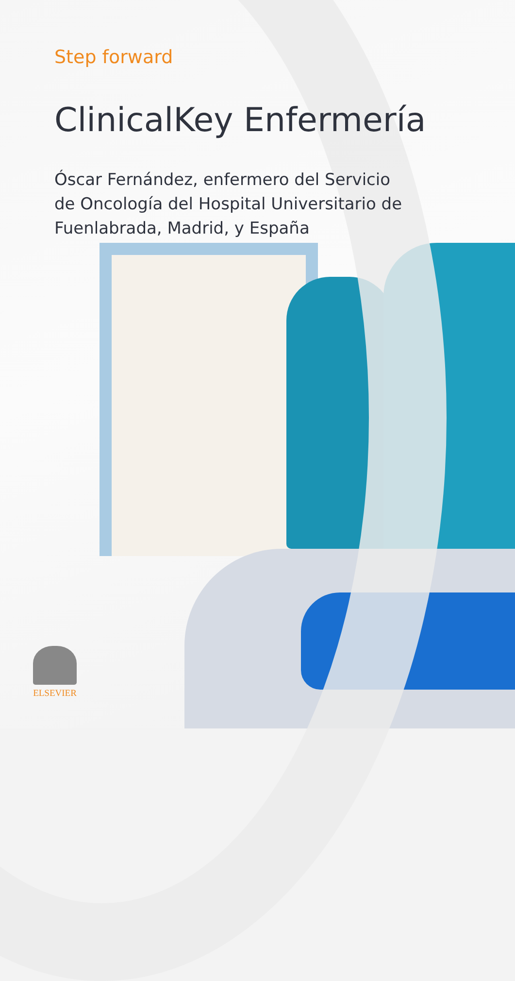Step forward
ClinicalKey Enfermería
Óscar Fernández, enfermero del Servicio
de Oncología del Hospital Universitario de
Fuenlabrada, Madrid, y España
ELSEVIER